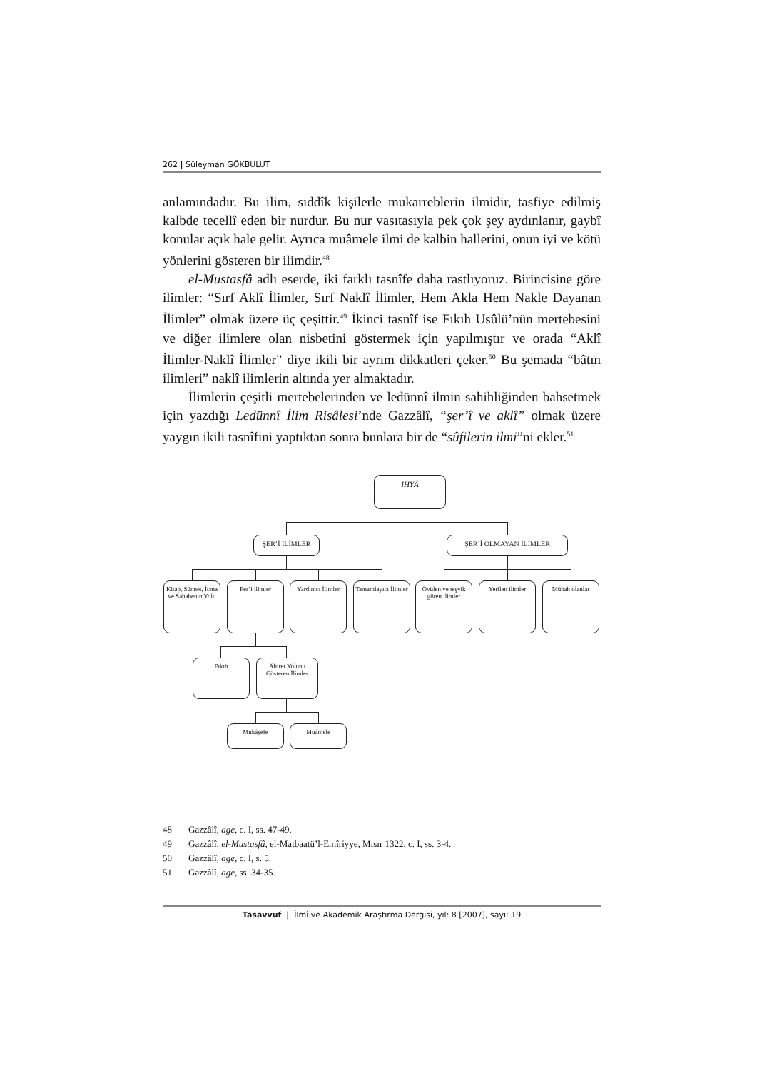262 | Süleyman GÖKBULUT
anlamındadır. Bu ilim, sıddîk kişilerle mukarreblerin ilmidir, tasfiye edilmiş kalbde tecellî eden bir nurdur. Bu nur vasıtasıyla pek çok şey aydınlanır, gaybî konular açık hale gelir. Ayrıca muâmele ilmi de kalbin hallerini, onun iyi ve kötü yönlerini gösteren bir ilimdir.<sup>48</sup>
el-Mustasfâ adlı eserde, iki farklı tasnîfe daha rastlıyoruz. Birincisine göre ilimler: “Sırf Aklî İlimler, Sırf Naklî İlimler, Hem Akla Hem Nakle Dayanan İlimler” olmak üzere üç çeşittir.<sup>49</sup> İkinci tasnîf ise Fıkıh Usûlü’nün mertebesini ve diğer ilimlere olan nisbetini göstermek için yapılmıştır ve orada “Aklî İlimler-Naklî İlimler” diye ikili bir ayrım dikkatleri çeker.<sup>50</sup> Bu şemada “bâtın ilimleri” naklî ilimlerin altında yer almaktadır.
İlimlerin çeşitli mertebelerinden ve ledünnî ilmin sahihliğinden bahsetmek için yazdığı Ledünnî İlim Risâlesi’nde Gazzâlî, “şer’î ve aklî” olmak üzere yaygın ikili tasnîfini yaptıktan sonra bunlara bir de “sûfilerin ilmi”ni ekler.<sup>51</sup>
İHYÂ
ŞER’İ İLİMLER ŞER’İ OLMAYAN İLİMLER
Kitap, Sünnet, İcma ve Sahabenin Yolu
Fer’i ilimler
Yardımcı İlimler
Tamamlayıcı İlimler
Övülen ve teşvik gören ilimler
Yerilen ilimler
Mübah olanlar
Fıkıh
Âhiret Yolunu Gösteren İlimler
Mükâşefe Muâmele
48 Gazzâlî, age, c. I, ss. 47-49.
49 Gazzâlî, el-Mustasfâ, el-Matbaatü’l-Emîriyye, Mısır 1322, c. I, ss. 3-4.
50 Gazzâlî, age, c. I, s. 5.
51 Gazzâlî, age, ss. 34-35.
Tasavvuf | İlmî ve Akademik Araştırma Dergisi, yıl: 8 [2007], sayı: 19